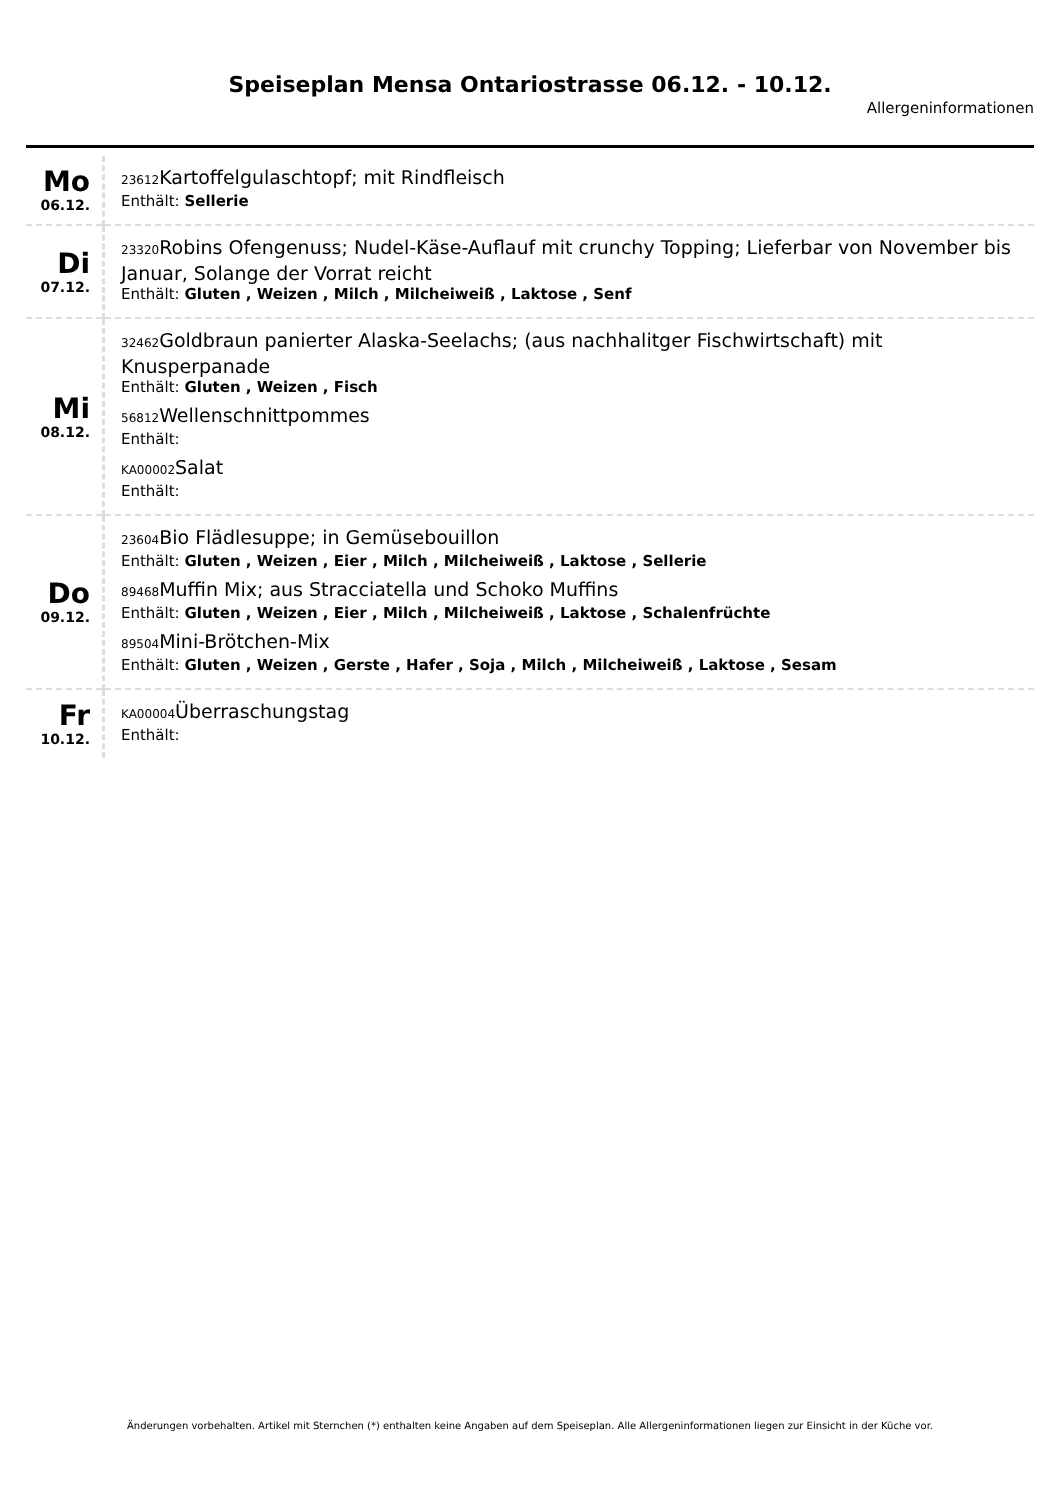Speiseplan Mensa Ontariostrasse 06.12. - 10.12.
Allergeninformationen
| Mo 06.12. | 23612 Kartoffelgulaschtopf; mit Rindfleisch Enthält: Sellerie |
| Di 07.12. | 23320 Robins Ofengenuss; Nudel-Käse-Auflauf mit crunchy Topping; Lieferbar von November bis Januar, Solange der Vorrat reicht Enthält: Gluten , Weizen , Milch , Milcheiweiß , Laktose , Senf |
| Mi 08.12. | 32462 Goldbraun panierter Alaska-Seelachs; (aus nachhalitger Fischwirtschaft) mit Knusperpanade Enthält: Gluten , Weizen , Fisch 56812 Wellenschnittpommes Enthält: KA00002 Salat Enthält: |
| Do 09.12. | 23604 Bio Flädlesuppe; in Gemüsebouillon Enthält: Gluten , Weizen , Eier , Milch , Milcheiweiß , Laktose , Sellerie 89468 Muffin Mix; aus Stracciatella und Schoko Muffins Enthält: Gluten , Weizen , Eier , Milch , Milcheiweiß , Laktose , Schalenfrüchte 89504 Mini-Brötchen-Mix Enthält: Gluten , Weizen , Gerste , Hafer , Soja , Milch , Milcheiweiß , Laktose , Sesam |
| Fr 10.12. | KA00004 Überraschungstag Enthält: |
Änderungen vorbehalten. Artikel mit Sternchen (*) enthalten keine Angaben auf dem Speiseplan. Alle Allergeninformationen liegen zur Einsicht in der Küche vor.